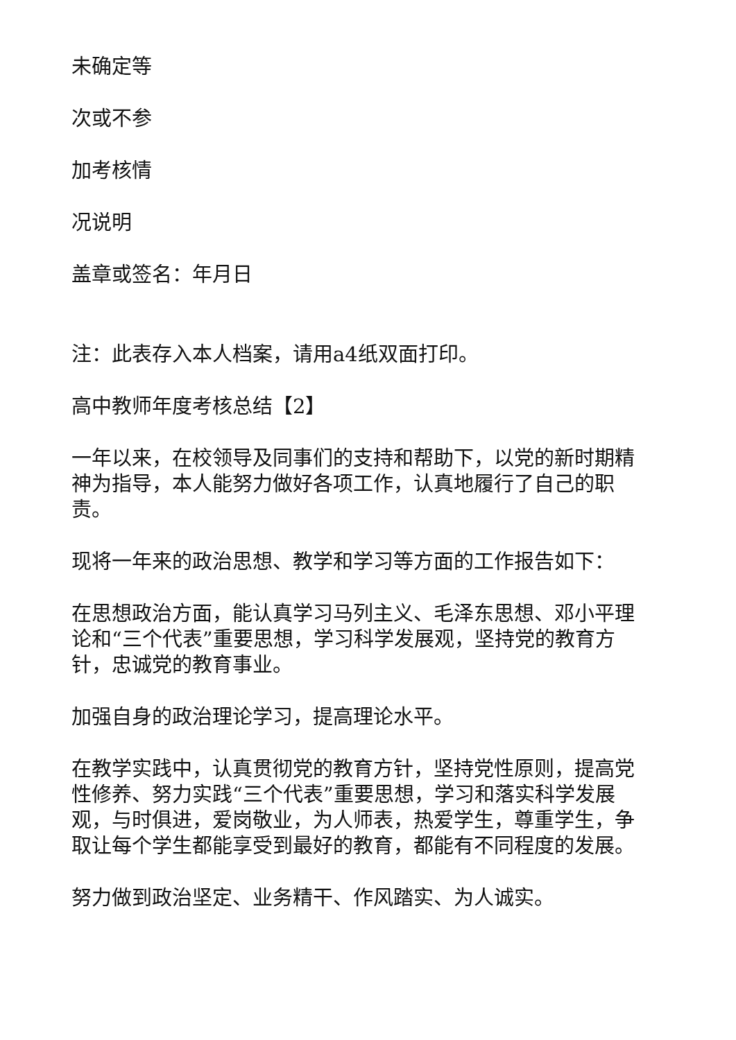未确定等
次或不参
加考核情
况说明
盖章或签名：年月日
注：此表存入本人档案，请用a4纸双面打印。
高中教师年度考核总结【2】
一年以来，在校领导及同事们的支持和帮助下，以党的新时期精神为指导，本人能努力做好各项工作，认真地履行了自己的职责。
现将一年来的政治思想、教学和学习等方面的工作报告如下：
在思想政治方面，能认真学习马列主义、毛泽东思想、邓小平理论和“三个代表”重要思想，学习科学发展观，坚持党的教育方针，忠诚党的教育事业。
加强自身的政治理论学习，提高理论水平。
在教学实践中，认真贯彻党的教育方针，坚持党性原则，提高党性修养、努力实践“三个代表”重要思想，学习和落实科学发展观，与时俱进，爱岗敬业，为人师表，热爱学生，尊重学生，争取让每个学生都能享受到最好的教育，都能有不同程度的发展。
努力做到政治坚定、业务精干、作风踏实、为人诚实。